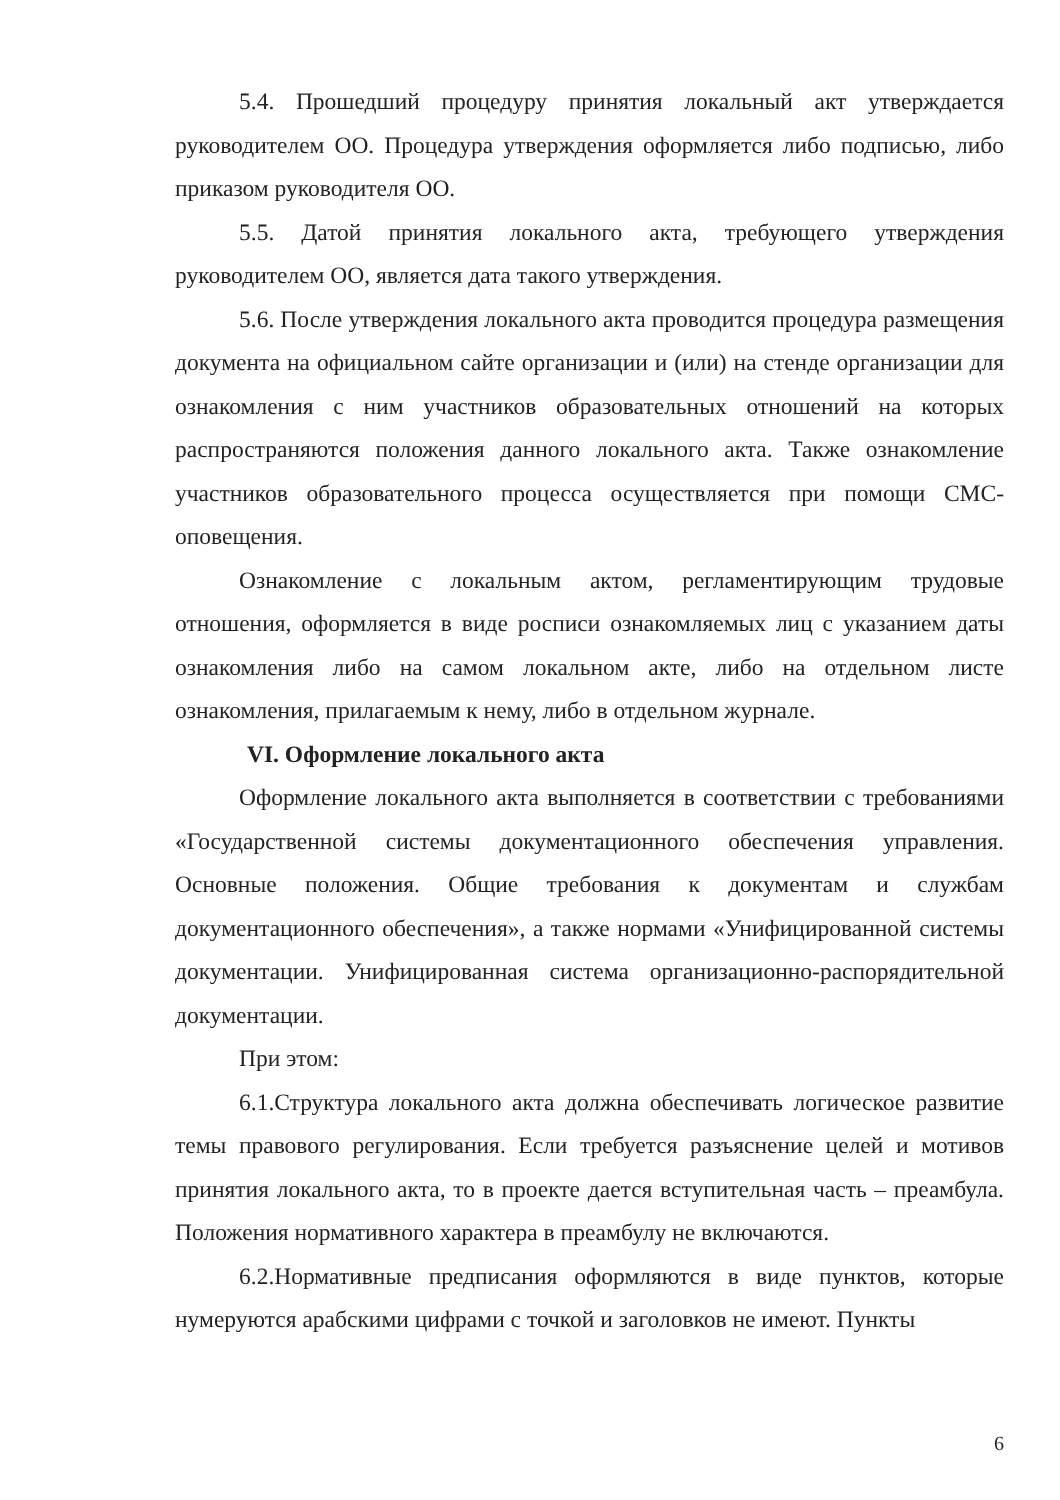5.4. Прошедший процедуру принятия локальный акт утверждается руководителем ОО. Процедура утверждения оформляется либо подписью, либо приказом руководителя ОО.
5.5. Датой принятия локального акта, требующего утверждения руководителем ОО, является дата такого утверждения.
5.6. После утверждения локального акта проводится процедура размещения документа на официальном сайте организации и (или) на стенде организации для ознакомления с ним участников образовательных отношений на которых распространяются положения данного локального акта. Также ознакомление участников образовательного процесса осуществляется при помощи СМС-оповещения.
Ознакомление с локальным актом, регламентирующим трудовые отношения, оформляется в виде росписи ознакомляемых лиц с указанием даты ознакомления либо на самом локальном акте, либо на отдельном листе ознакомления, прилагаемым к нему, либо в отдельном журнале.
VI. Оформление локального акта
Оформление локального акта выполняется в соответствии с требованиями «Государственной системы документационного обеспечения управления. Основные положения. Общие требования к документам и службам документационного обеспечения», а также нормами «Унифицированной системы документации. Унифицированная система организационно-распорядительной документации.
При этом:
6.1.Структура локального акта должна обеспечивать логическое развитие темы правового регулирования. Если требуется разъяснение целей и мотивов принятия локального акта, то в проекте дается вступительная часть – преамбула. Положения нормативного характера в преамбулу не включаются.
6.2.Нормативные предписания оформляются в виде пунктов, которые нумеруются арабскими цифрами с точкой и заголовков не имеют. Пункты
6